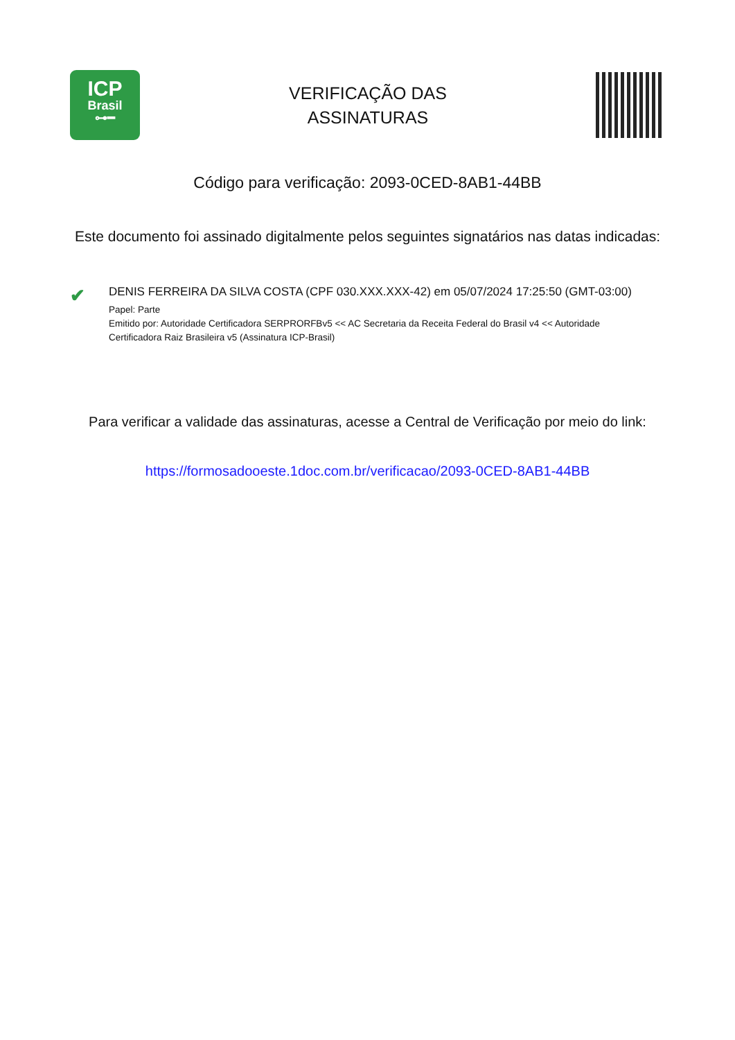ICP
Brasil
⊶━
VERIFICAÇÃO DAS
ASSINATURAS
Código para verificação: 2093-0CED-8AB1-44BB
Este documento foi assinado digitalmente pelos seguintes signatários nas datas indicadas:
✔
DENIS FERREIRA DA SILVA COSTA (CPF 030.XXX.XXX-42) em 05/07/2024 17:25:50 (GMT-03:00)
Papel: Parte
Emitido por: Autoridade Certificadora SERPRORFBv5 << AC Secretaria da Receita Federal do Brasil v4 << Autoridade
Certificadora Raiz Brasileira v5 (Assinatura ICP-Brasil)
Para verificar a validade das assinaturas, acesse a Central de Verificação por meio do link:
https://formosadooeste.1doc.com.br/verificacao/2093-0CED-8AB1-44BB